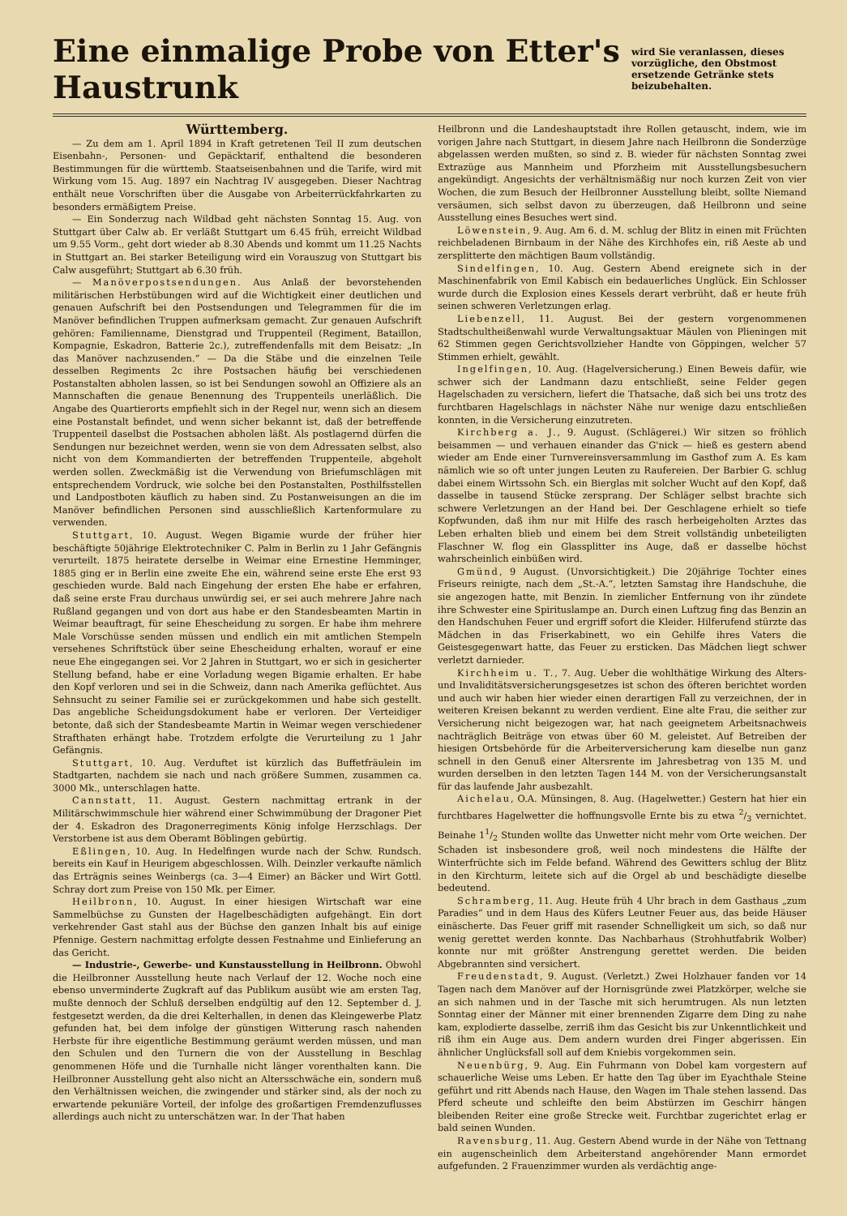Eine einmalige Probe von Etter's Haustrunk
wird Sie veranlassen, dieses vorzügliche, den Obstmost ersetzende Getränke stets beizubehalten.
Württemberg.
— Zu dem am 1. April 1894 in Kraft getretenen Teil II zum deutschen Eisenbahn-, Personen- und Gepäcktarif, enthaltend die besonderen Bestimmungen für die württemb. Staatseisenbahnen und die Tarife, wird mit Wirkung vom 15. Aug. 1897 ein Nachtrag IV ausgegeben. Dieser Nachtrag enthält neue Vorschriften über die Ausgabe von Arbeiterrückfahrkarten zu besonders ermäßigtem Preise.
— Ein Sonderzug nach Wildbad geht nächsten Sonntag 15. Aug. von Stuttgart über Calw ab. Er verläßt Stuttgart um 6.45 früh, erreicht Wildbad um 9.55 Vorm., geht dort wieder ab 8.30 Abends und kommt um 11.25 Nachts in Stuttgart an. Bei starker Beteiligung wird ein Vorauszug von Stuttgart bis Calw ausgeführt; Stuttgart ab 6.30 früh.
— Manöverpostsendungen. Aus Anlaß der bevorstehenden militärischen Herbstübungen wird auf die Wichtigkeit einer deutlichen und genauen Aufschrift bei den Postsendungen und Telegrammen für die im Manöver befindlichen Truppen aufmerksam gemacht. Zur genauen Aufschrift gehören: Familienname, Dienstgrad und Truppenteil (Regiment, Bataillon, Kompagnie, Eskadron, Batterie 2c.), zutreffendenfalls mit dem Beisatz: „In das Manöver nachzusenden.“ — Da die Stäbe und die einzelnen Teile desselben Regiments 2c ihre Postsachen häufig bei verschiedenen Postanstalten abholen lassen, so ist bei Sendungen sowohl an Offiziere als an Mannschaften die genaue Benennung des Truppenteils unerläßlich. Die Angabe des Quartierorts empfiehlt sich in der Regel nur, wenn sich an diesem eine Postanstalt befindet, und wenn sicher bekannt ist, daß der betreffende Truppenteil daselbst die Postsachen abholen läßt. Als postlagernd dürfen die Sendungen nur bezeichnet werden, wenn sie von dem Adressaten selbst, also nicht von dem Kommandierten der betreffenden Truppenteile, abgeholt werden sollen. Zweckmäßig ist die Verwendung von Briefumschlägen mit entsprechendem Vordruck, wie solche bei den Postanstalten, Posthilfsstellen und Landpostboten käuflich zu haben sind. Zu Postanweisungen an die im Manöver befindlichen Personen sind ausschließlich Kartenformulare zu verwenden.
Stuttgart, 10. August. Wegen Bigamie wurde der früher hier beschäftigte 50jährige Elektrotechniker C. Palm in Berlin zu 1 Jahr Gefängnis verurteilt. 1875 heiratete derselbe in Weimar eine Ernestine Hemminger, 1885 ging er in Berlin eine zweite Ehe ein, während seine erste Ehe erst 93 geschieden wurde. Bald nach Eingehung der ersten Ehe habe er erfahren, daß seine erste Frau durchaus unwürdig sei, er sei auch mehrere Jahre nach Rußland gegangen und von dort aus habe er den Standesbeamten Martin in Weimar beauftragt, für seine Ehescheidung zu sorgen. Er habe ihm mehrere Male Vorschüsse senden müssen und endlich ein mit amtlichen Stempeln versehenes Schriftstück über seine Ehescheidung erhalten, worauf er eine neue Ehe eingegangen sei. Vor 2 Jahren in Stuttgart, wo er sich in gesicherter Stellung befand, habe er eine Vorladung wegen Bigamie erhalten. Er habe den Kopf verloren und sei in die Schweiz, dann nach Amerika geflüchtet. Aus Sehnsucht zu seiner Familie sei er zurückgekommen und habe sich gestellt. Das angebliche Scheidungsdokument habe er verloren. Der Verteidiger betonte, daß sich der Standesbeamte Martin in Weimar wegen verschiedener Strafthaten erhängt habe. Trotzdem erfolgte die Verurteilung zu 1 Jahr Gefängnis.
Stuttgart, 10. Aug. Verduftet ist kürzlich das Buffetfräulein im Stadtgarten, nachdem sie nach und nach größere Summen, zusammen ca. 3000 Mk., unterschlagen hatte.
Cannstatt, 11. August. Gestern nachmittag ertrank in der Militärschwimmschule hier während einer Schwimmübung der Dragoner Piet der 4. Eskadron des Dragonerregiments König infolge Herzschlags. Der Verstorbene ist aus dem Oberamt Böblingen gebürtig.
Eßlingen, 10. Aug. In Hedelfingen wurde nach der Schw. Rundsch. bereits ein Kauf in Heurigem abgeschlossen. Wilh. Deinzler verkaufte nämlich das Erträgnis seines Weinbergs (ca. 3—4 Eimer) an Bäcker und Wirt Gottl. Schray dort zum Preise von 150 Mk. per Eimer.
Heilbronn, 10. August. In einer hiesigen Wirtschaft war eine Sammelbüchse zu Gunsten der Hagelbeschädigten aufgehängt. Ein dort verkehrender Gast stahl aus der Büchse den ganzen Inhalt bis auf einige Pfennige. Gestern nachmittag erfolgte dessen Festnahme und Einlieferung an das Gericht.
— Industrie-, Gewerbe- und Kunstausstellung in Heilbronn. Obwohl die Heilbronner Ausstellung heute nach Verlauf der 12. Woche noch eine ebenso unverminderte Zugkraft auf das Publikum ausübt wie am ersten Tag, mußte dennoch der Schluß derselben endgültig auf den 12. September d. J. festgesetzt werden, da die drei Kelterhallen, in denen das Kleingewerbe Platz gefunden hat, bei dem infolge der günstigen Witterung rasch nahenden Herbste für ihre eigentliche Bestimmung geräumt werden müssen, und man den Schulen und den Turnern die von der Ausstellung in Beschlag genommenen Höfe und die Turnhalle nicht länger vorenthalten kann. Die Heilbronner Ausstellung geht also nicht an Altersschwäche ein, sondern muß den Verhältnissen weichen, die zwingender und stärker sind, als der noch zu erwartende pekuniäre Vorteil, der infolge des großartigen Fremdenzuflusses allerdings auch nicht zu unterschätzen war. In der That haben
Heilbronn und die Landeshauptstadt ihre Rollen getauscht, indem, wie im vorigen Jahre nach Stuttgart, in diesem Jahre nach Heilbronn die Sonderzüge abgelassen werden mußten, so sind z. B. wieder für nächsten Sonntag zwei Extrazüge aus Mannheim und Pforzheim mit Ausstellungsbesuchern angekündigt. Angesichts der verhältnismäßig nur noch kurzen Zeit von vier Wochen, die zum Besuch der Heilbronner Ausstellung bleibt, sollte Niemand versäumen, sich selbst davon zu überzeugen, daß Heilbronn und seine Ausstellung eines Besuches wert sind.
Löwenstein, 9. Aug. Am 6. d. M. schlug der Blitz in einen mit Früchten reichbeladenen Birnbaum in der Nähe des Kirchhofes ein, riß Aeste ab und zersplitterte den mächtigen Baum vollständig.
Sindelfingen, 10. Aug. Gestern Abend ereignete sich in der Maschinenfabrik von Emil Kabisch ein bedauerliches Unglück. Ein Schlosser wurde durch die Explosion eines Kessels derart verbrüht, daß er heute früh seinen schweren Verletzungen erlag.
Liebenzell, 11. August. Bei der gestern vorgenommenen Stadtschultheißenwahl wurde Verwaltungsaktuar Mäulen von Plieningen mit 62 Stimmen gegen Gerichtsvollzieher Handte von Göppingen, welcher 57 Stimmen erhielt, gewählt.
Ingelfingen, 10. Aug. (Hagelversicherung.) Einen Beweis dafür, wie schwer sich der Landmann dazu entschließt, seine Felder gegen Hagelschaden zu versichern, liefert die Thatsache, daß sich bei uns trotz des furchtbaren Hagelschlags in nächster Nähe nur wenige dazu entschließen konnten, in die Versicherung einzutreten.
Kirchberg a. J., 9. August. (Schlägerei.) Wir sitzen so fröhlich beisammen — und verhauen einander das G'nick — hieß es gestern abend wieder am Ende einer Turnvereinsversammlung im Gasthof zum A. Es kam nämlich wie so oft unter jungen Leuten zu Raufereien. Der Barbier G. schlug dabei einem Wirtssohn Sch. ein Bierglas mit solcher Wucht auf den Kopf, daß dasselbe in tausend Stücke zersprang. Der Schläger selbst brachte sich schwere Verletzungen an der Hand bei. Der Geschlagene erhielt so tiefe Kopfwunden, daß ihm nur mit Hilfe des rasch herbeigeholten Arztes das Leben erhalten blieb und einem bei dem Streit vollständig unbeteiligten Flaschner W. flog ein Glassplitter ins Auge, daß er dasselbe höchst wahrscheinlich einbüßen wird.
Gmünd, 9 August. (Unvorsichtigkeit.) Die 20jährige Tochter eines Friseurs reinigte, nach dem „St.-A.“, letzten Samstag ihre Handschuhe, die sie angezogen hatte, mit Benzin. In ziemlicher Entfernung von ihr zündete ihre Schwester eine Spirituslampe an. Durch einen Luftzug fing das Benzin an den Handschuhen Feuer und ergriff sofort die Kleider. Hilferufend stürzte das Mädchen in das Friserkabinett, wo ein Gehilfe ihres Vaters die Geistesgegenwart hatte, das Feuer zu ersticken. Das Mädchen liegt schwer verletzt darnieder.
Kirchheim u. T., 7. Aug. Ueber die wohlthätige Wirkung des Alters- und Invaliditätsversicherungsgesetzes ist schon des öfteren berichtet worden und auch wir haben hier wieder einen derartigen Fall zu verzeichnen, der in weiteren Kreisen bekannt zu werden verdient. Eine alte Frau, die seither zur Versicherung nicht beigezogen war, hat nach geeignetem Arbeitsnachweis nachträglich Beiträge von etwas über 60 M. geleistet. Auf Betreiben der hiesigen Ortsbehörde für die Arbeiterversicherung kam dieselbe nun ganz schnell in den Genuß einer Altersrente im Jahresbetrag von 135 M. und wurden derselben in den letzten Tagen 144 M. von der Versicherungsanstalt für das laufende Jahr ausbezahlt.
Aichelau, O.A. Münsingen, 8. Aug. (Hagelwetter.) Gestern hat hier ein furchtbares Hagelwetter die hoffnungsvolle Ernte bis zu etwa 2/3 vernichtet. Beinahe 11/2 Stunden wollte das Unwetter nicht mehr vom Orte weichen. Der Schaden ist insbesondere groß, weil noch mindestens die Hälfte der Winterfrüchte sich im Felde befand. Während des Gewitters schlug der Blitz in den Kirchturm, leitete sich auf die Orgel ab und beschädigte dieselbe bedeutend.
Schramberg, 11. Aug. Heute früh 4 Uhr brach in dem Gasthaus „zum Paradies“ und in dem Haus des Küfers Leutner Feuer aus, das beide Häuser einäscherte. Das Feuer griff mit rasender Schnelligkeit um sich, so daß nur wenig gerettet werden konnte. Das Nachbarhaus (Strohhutfabrik Wolber) konnte nur mit größter Anstrengung gerettet werden. Die beiden Abgebrannten sind versichert.
Freudenstadt, 9. August. (Verletzt.) Zwei Holzhauer fanden vor 14 Tagen nach dem Manöver auf der Hornisgründe zwei Platzkörper, welche sie an sich nahmen und in der Tasche mit sich herumtrugen. Als nun letzten Sonntag einer der Männer mit einer brennenden Zigarre dem Ding zu nahe kam, explodierte dasselbe, zerriß ihm das Gesicht bis zur Unkenntlichkeit und riß ihm ein Auge aus. Dem andern wurden drei Finger abgerissen. Ein ähnlicher Unglücksfall soll auf dem Kniebis vorgekommen sein.
Neuenbürg, 9. Aug. Ein Fuhrmann von Dobel kam vorgestern auf schauerliche Weise ums Leben. Er hatte den Tag über im Eyachthale Steine geführt und ritt Abends nach Hause, den Wagen im Thale stehen lassend. Das Pferd scheute und schleifte den beim Abstürzen im Geschirr hängen bleibenden Reiter eine große Strecke weit. Furchtbar zugerichtet erlag er bald seinen Wunden.
Ravensburg, 11. Aug. Gestern Abend wurde in der Nähe von Tettnang ein augenscheinlich dem Arbeiterstand angehörender Mann ermordet aufgefunden. 2 Frauenzimmer wurden als verdächtig ange-